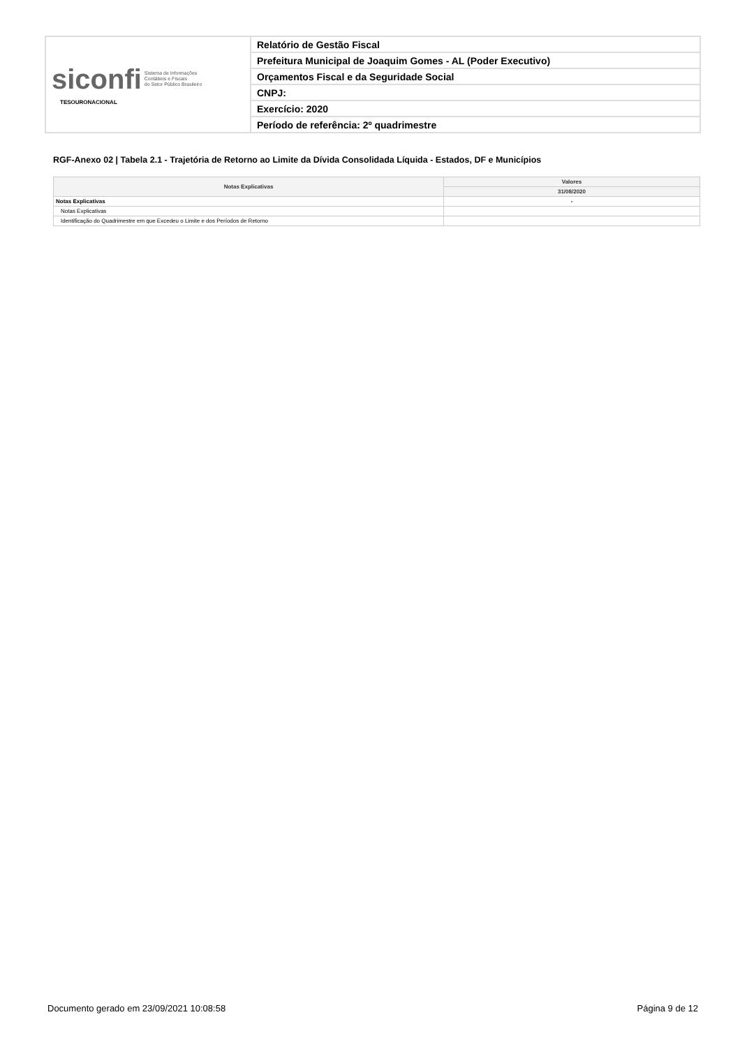| siconfi Sistema de Informações Contábeis e Fiscais do Setor Público Brasileiro TESOURONACIONAL | Relatório de Gestão Fiscal |
| | Prefeitura Municipal de Joaquim Gomes - AL (Poder Executivo) |
| | Orçamentos Fiscal e da Seguridade Social |
| | CNPJ: |
| | Exercício: 2020 |
| | Período de referência: 2º quadrimestre |
RGF-Anexo 02 | Tabela 2.1 - Trajetória de Retorno ao Limite da Dívida Consolidada Líquida - Estados, DF e Municípios
| Notas Explicativas | Valores |
| --- | --- |
| | 31/08/2020 |
| Notas Explicativas | - |
| Notas Explicativas | |
| Identificação do Quadrimestre em que Excedeu o Limite e dos Períodos de Retorno | |
Documento gerado em 23/09/2021 10:08:58 Página 9 de 12